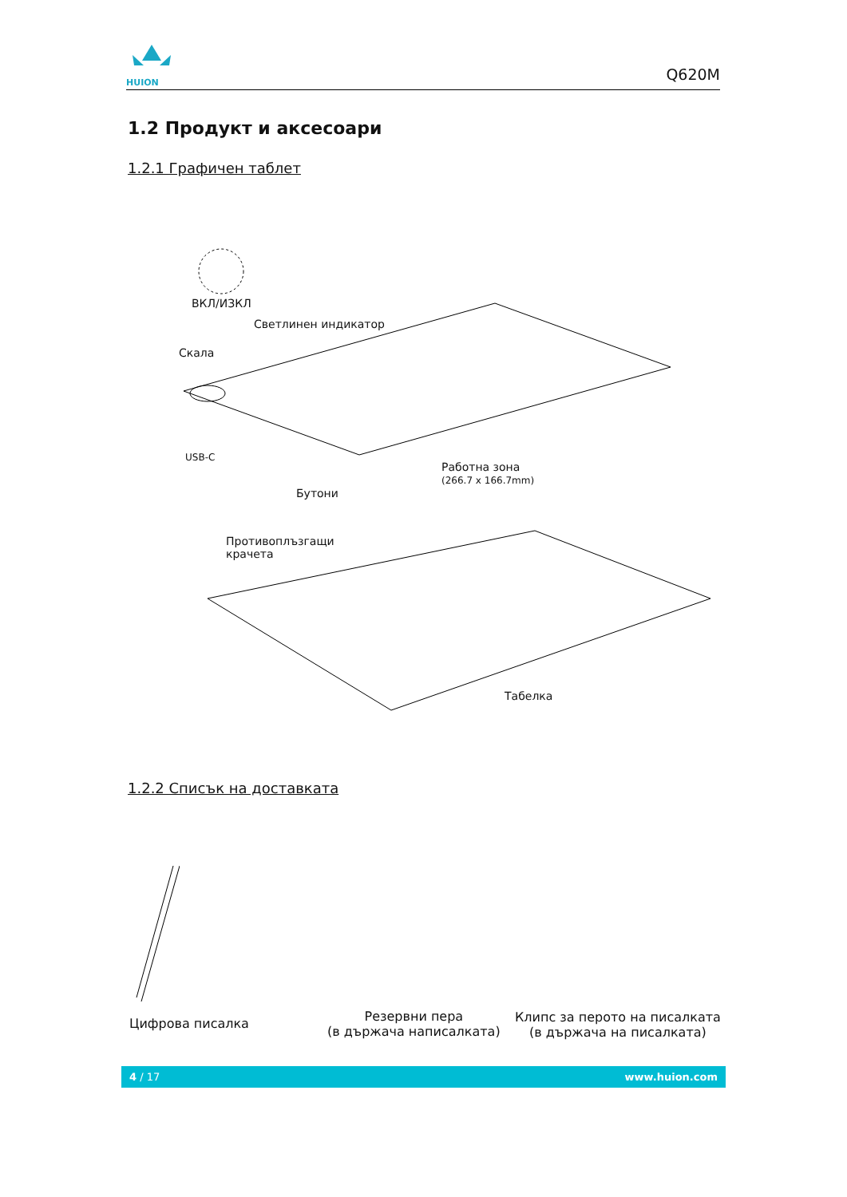HUION
Q620M
1.2 Продукт и аксесоари
1.2.1 Графичен таблет
ВКЛ/ИЗКЛ
Светлинен индикатор
Скала
USB-C
Работна зона
(266.7 x 166.7mm)
Бутони
Противоплъзгащи
крачета
Табелка
1.2.2 Списък на доставката
Цифрова писалка
Резервни пера
(в държача написалката)
Клипс за перото на писалката
(в държача на писалката)
4 / 17 www.huion.com